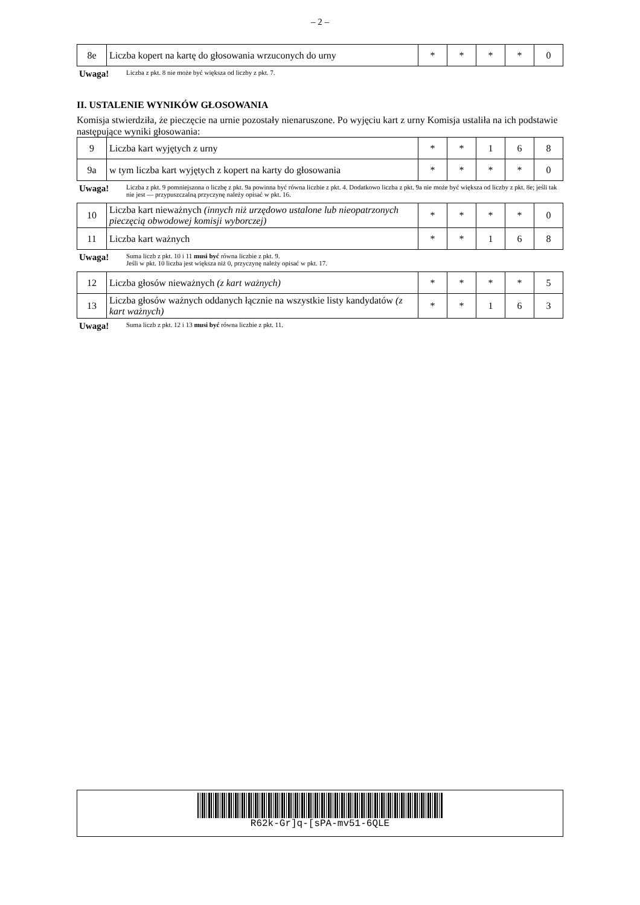– 2 –
| 8e | Liczba kopert na kartę do głosowania wrzuconych do urny | * | * | * | * | 0 |
Uwaga! Liczba z pkt. 8 nie może być większa od liczby z pkt. 7.
II. USTALENIE WYNIKÓW GŁOSOWANIA
Komisja stwierdziła, że pieczęcie na urnie pozostały nienaruszone. Po wyjęciu kart z urny Komisja ustaliła na ich podstawie następujące wyniki głosowania:
| 9 | Liczba kart wyjętych z urny | * | * | 1 | 6 | 8 |
| 9a | w tym liczba kart wyjętych z kopert na karty do głosowania | * | * | * | * | 0 |
Uwaga! Liczba z pkt. 9 pomniejszona o liczbę z pkt. 9a powinna być równa liczbie z pkt. 4. Dodatkowo liczba z pkt. 9a nie może być większa od liczby z pkt. 8e; jeśli tak nie jest — przypuszczalną przyczynę należy opisać w pkt. 16.
| 10 | Liczba kart nieważnych (innych niż urzędowo ustalone lub nieopatrzonych pieczęcią obwodowej komisji wyborczej) | * | * | * | * | 0 |
| 11 | Liczba kart ważnych | * | * | 1 | 6 | 8 |
Uwaga! Suma liczb z pkt. 10 i 11 musi być równa liczbie z pkt. 9.
Jeśli w pkt. 10 liczba jest większa niż 0, przyczynę należy opisać w pkt. 17.
| 12 | Liczba głosów nieważnych (z kart ważnych) | * | * | * | * | 5 |
| 13 | Liczba głosów ważnych oddanych łącznie na wszystkie listy kandydatów (z kart ważnych) | * | * | 1 | 6 | 3 |
Uwaga! Suma liczb z pkt. 12 i 13 musi być równa liczbie z pkt. 11.
R62k-Gr]q-[sPA-mv51-6QLE